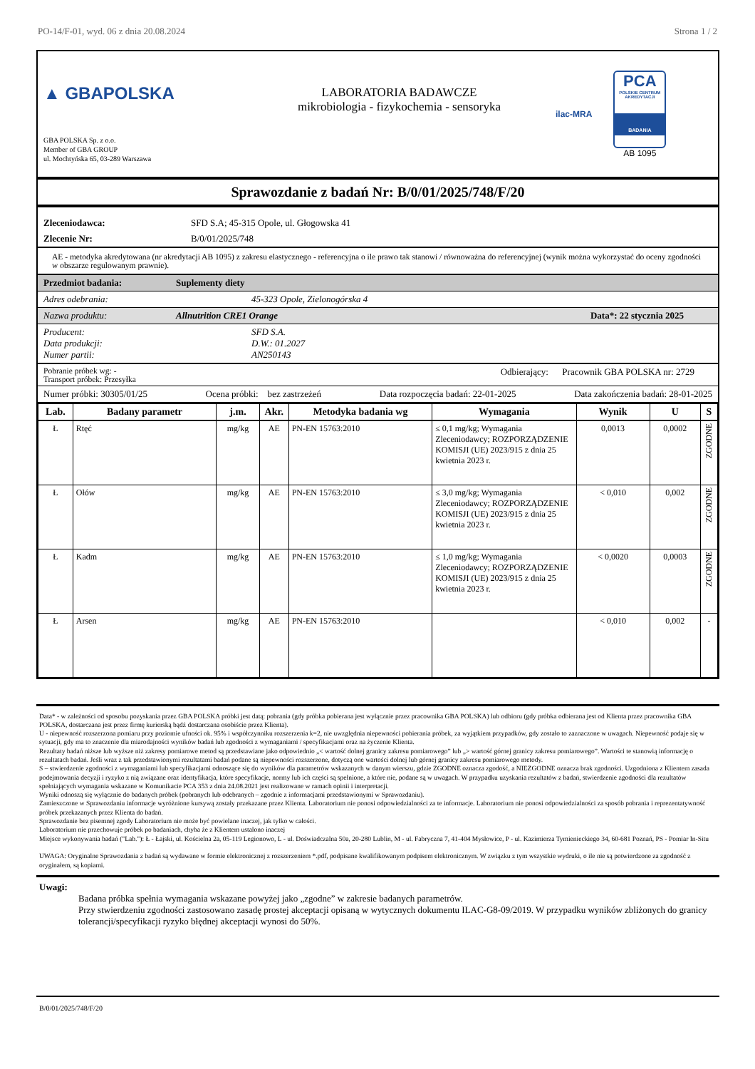PO-14/F-01, wyd. 06 z dnia 20.08.2024 Strona 1 / 2
▲ GBAPOLSKA
GBA POLSKA Sp. z o.o.
Member of GBA GROUP
ul. Mochtyńska 65, 03-289 Warszawa
LABORATORIA BADAWCZE
mikrobiologia - fizykochemia - sensoryka
ilac-MRA
PCA
POLSKIE CENTRUM AKREDYTACJI
BADANIA
AB 1095
Sprawozdanie z badań Nr: B/0/01/2025/748/F/20
Zleceniodawca: SFD S.A; 45-315 Opole, ul. Głogowska 41
Zlecenie Nr: B/0/01/2025/748
AE - metodyka akredytowana (nr akredytacji AB 1095) z zakresu elastycznego - referencyjna o ile prawo tak stanowi / równoważna do referencyjnej (wynik można wykorzystać do oceny zgodności w obszarze regulowanym prawnie).
Przedmiot badania: Suplementy diety
Adres odebrania: 45-323 Opole, Zielonogórska 4
Nazwa produktu: Allnutrition CRE1 Orange Data*: 22 stycznia 2025
Producent:
Data produkcji:
Numer partii: SFD S.A.
D.W.: 01.2027
AN250143
Pobranie próbek wg: -
Transport próbek: Przesyłka Odbierający: Pracownik GBA POLSKA nr: 2729
Numer próbki: 30305/01/25 Ocena próbki: bez zastrzeżeń Data rozpoczęcia badań: 22-01-2025 Data zakończenia badań: 28-01-2025
| Lab. | Badany parametr | j.m. | Akr. | Metodyka badania wg | Wymagania | Wynik | U | S |
| --- | --- | --- | --- | --- | --- | --- | --- | --- |
| Ł | Rtęć | mg/kg | AE | PN-EN 15763:2010 | ≤ 0,1 mg/kg; Wymagania Zleceniodawcy; ROZPORZĄDZENIE KOMISJI (UE) 2023/915 z dnia 25 kwietnia 2023 r. | 0,0013 | 0,0002 | ZGODNE |
| Ł | Ołów | mg/kg | AE | PN-EN 15763:2010 | ≤ 3,0 mg/kg; Wymagania Zleceniodawcy; ROZPORZĄDZENIE KOMISJI (UE) 2023/915 z dnia 25 kwietnia 2023 r. | < 0,010 | 0,002 | ZGODNE |
| Ł | Kadm | mg/kg | AE | PN-EN 15763:2010 | ≤ 1,0 mg/kg; Wymagania Zleceniodawcy; ROZPORZĄDZENIE KOMISJI (UE) 2023/915 z dnia 25 kwietnia 2023 r. | < 0,0020 | 0,0003 | ZGODNE |
| Ł | Arsen | mg/kg | AE | PN-EN 15763:2010 | | < 0,010 | 0,002 | - |
Data* - w zależności od sposobu pozyskania przez GBA POLSKA próbki jest datą: pobrania (gdy próbka pobierana jest wyłącznie przez pracownika GBA POLSKA) lub odbioru (gdy próbka odbierana jest od Klienta przez pracownika GBA POLSKA, dostarczana jest przez firmę kurierską bądź dostarczana osobiście przez Klienta).
U - niepewność rozszerzona pomiaru przy poziomie ufności ok. 95% i współczynniku rozszerzenia k=2, nie uwzględnia niepewności pobierania próbek, za wyjątkiem przypadków, gdy zostało to zaznaczone w uwagach. Niepewność podaje się w sytuacji, gdy ma to znaczenie dla miarodajności wyników badań lub zgodności z wymaganiami / specyfikacjami oraz na życzenie Klienta.
Rezultaty badań niższe lub wyższe niż zakresy pomiarowe metod są przedstawiane jako odpowiednio „< wartość dolnej granicy zakresu pomiarowego” lub „> wartość górnej granicy zakresu pomiarowego”. Wartości te stanowią informację o rezultatach badań. Jeśli wraz z tak przedstawionymi rezultatami badań podane są niepewności rozszerzone, dotyczą one wartości dolnej lub górnej granicy zakresu pomiarowego metody.
S – stwierdzenie zgodności z wymaganiami lub specyfikacjami odnoszące się do wyników dla parametrów wskazanych w danym wierszu, gdzie ZGODNE oznacza zgodość, a NIEZGODNE oznacza brak zgodności. Uzgodniona z Klientem zasada podejmowania decyzji i ryzyko z nią związane oraz identyfikacja, które specyfikacje, normy lub ich części są spełnione, a które nie, podane są w uwagach. W przypadku uzyskania rezultatów z badań, stwierdzenie zgodności dla rezultatów spełniających wymagania wskazane w Komunikacie PCA 353 z dnia 24.08.2021 jest realizowane w ramach opinii i interpretacji.
Wyniki odnoszą się wyłącznie do badanych próbek (pobranych lub odebranych – zgodnie z informacjami przedstawionymi w Sprawozdaniu).
Zamieszczone w Sprawozdaniu informacje wyróżnione kursywą zostały przekazane przez Klienta. Laboratorium nie ponosi odpowiedzialności za te informacje. Laboratorium nie ponosi odpowiedzialności za sposób pobrania i reprezentatywność próbek przekazanych przez Klienta do badań.
Sprawozdanie bez pisemnej zgody Laboratorium nie może być powielane inaczej, jak tylko w całości.
Laboratorium nie przechowuje próbek po badaniach, chyba że z Klientem ustalono inaczej
Miejsce wykonywania badań ("Lab."): Ł - Łajski, ul. Kościelna 2a, 05-119 Legionowo, L - ul. Doświadczalna 50a, 20-280 Lublin, M - ul. Fabryczna 7, 41-404 Mysłowice, P - ul. Kazimierza Tymienieckiego 34, 60-681 Poznań, PS - Pomiar In-Situ
UWAGA: Oryginalne Sprawozdania z badań są wydawane w formie elektronicznej z rozszerzeniem *.pdf, podpisane kwalifikowanym podpisem elektronicznym. W związku z tym wszystkie wydruki, o ile nie są potwierdzone za zgodność z oryginałem, są kopiami.
Uwagi:
Badana próbka spełnia wymagania wskazane powyżej jako „zgodne” w zakresie badanych parametrów.
Przy stwierdzeniu zgodności zastosowano zasadę prostej akceptacji opisaną w wytycznych dokumentu ILAC-G8-09/2019. W przypadku wyników zbliżonych do granicy tolerancji/specyfikacji ryzyko błędnej akceptacji wynosi do 50%.
B/0/01/2025/748/F/20